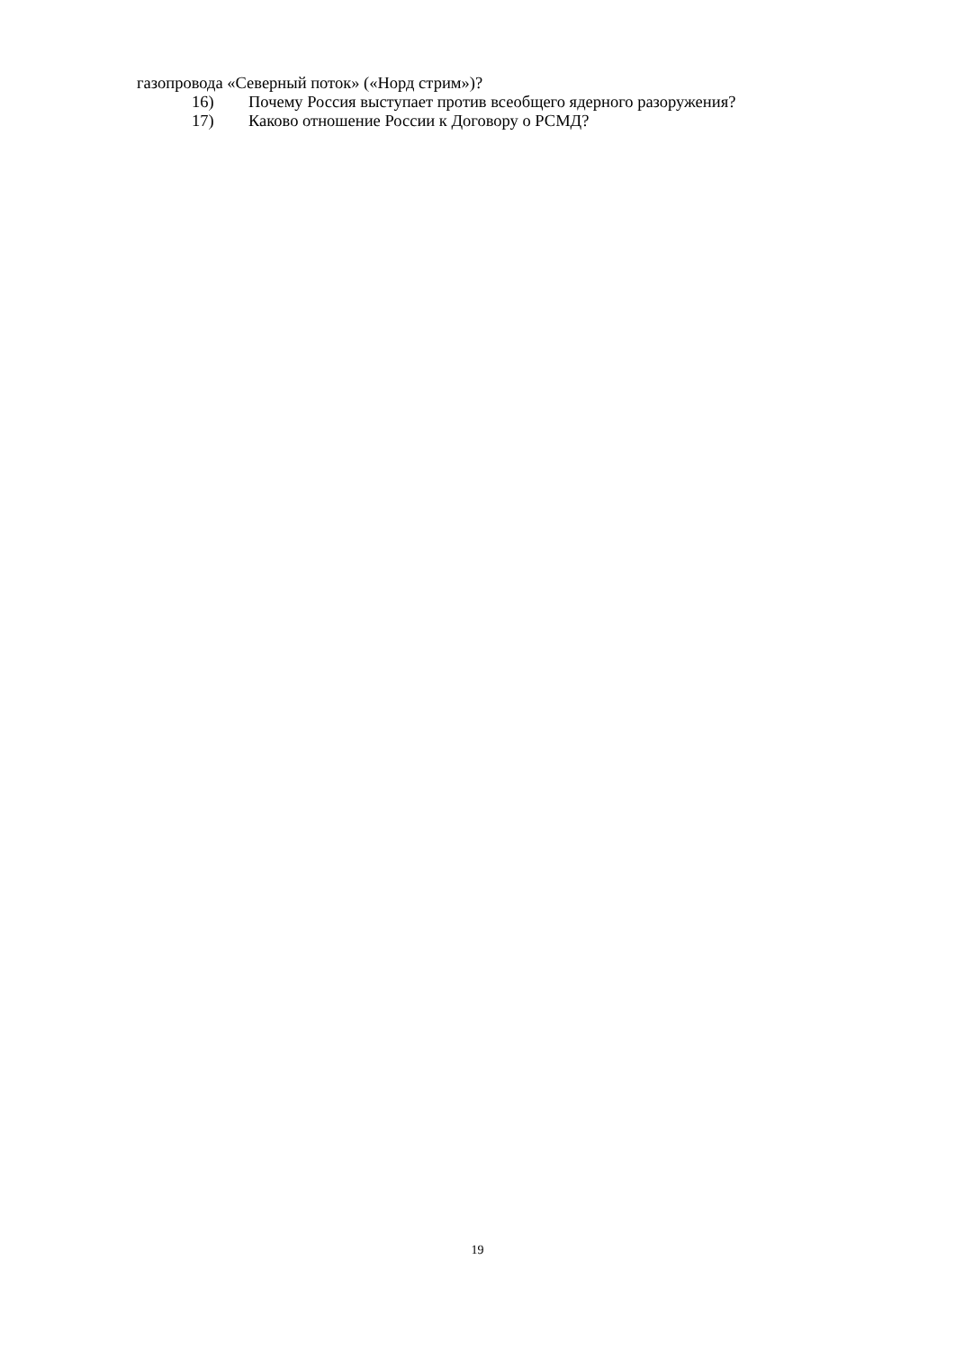газопровода «Северный поток» («Норд стрим»)?
16) Почему Россия выступает против всеобщего ядерного разоружения?
17) Каково отношение России к Договору о РСМД?
19